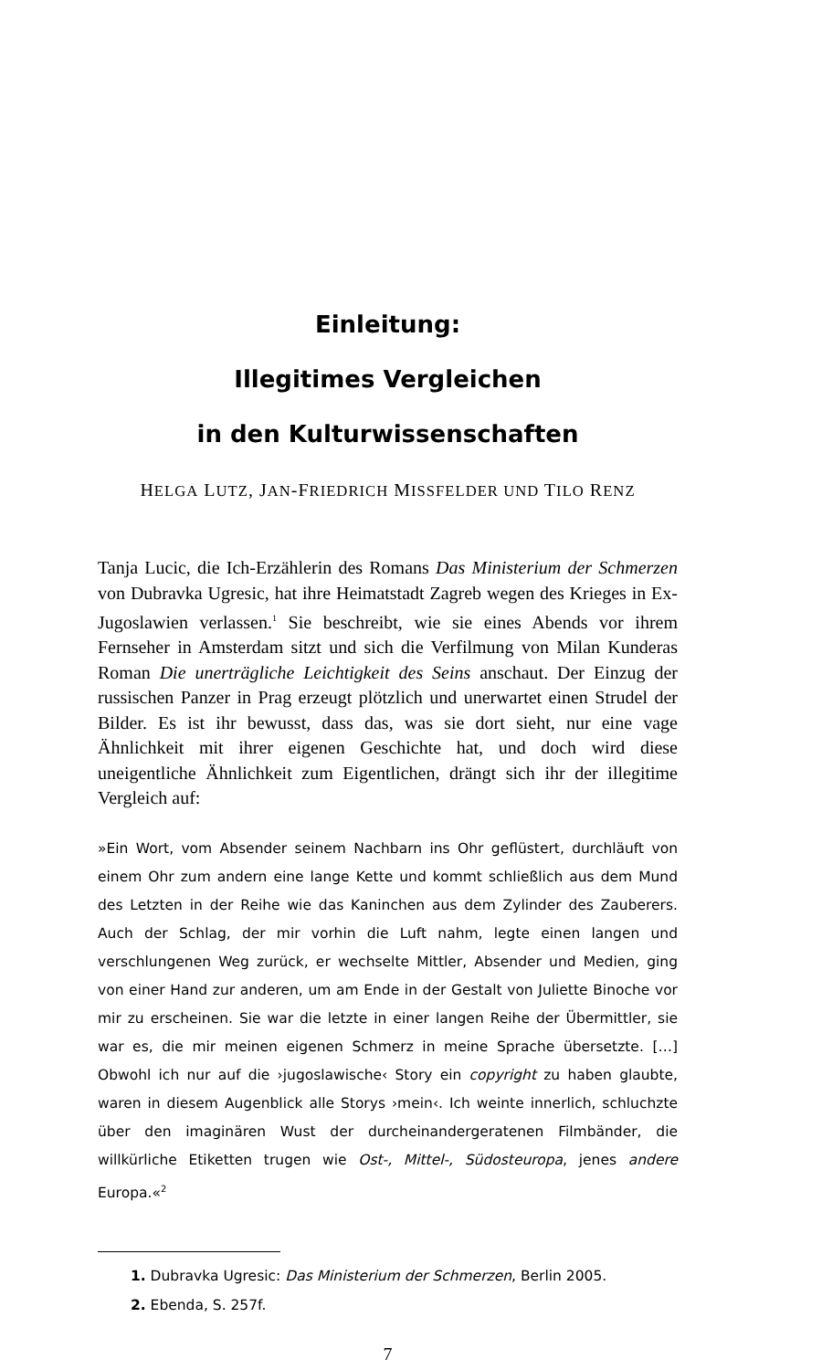Einleitung:
Illegitimes Vergleichen
in den Kulturwissenschaften
HELGA LUTZ, JAN-FRIEDRICH MISSFELDER UND TILO RENZ
Tanja Lucic, die Ich-Erzählerin des Romans Das Ministerium der Schmerzen von Dubravka Ugresic, hat ihre Heimatstadt Zagreb wegen des Krieges in Ex-Jugoslawien verlassen.<sup>1</sup> Sie beschreibt, wie sie eines Abends vor ihrem Fernseher in Amsterdam sitzt und sich die Verfilmung von Milan Kunderas Roman Die unerträgliche Leichtigkeit des Seins anschaut. Der Einzug der russischen Panzer in Prag erzeugt plötzlich und unerwartet einen Strudel der Bilder. Es ist ihr bewusst, dass das, was sie dort sieht, nur eine vage Ähnlichkeit mit ihrer eigenen Geschichte hat, und doch wird diese uneigentliche Ähnlichkeit zum Eigentlichen, drängt sich ihr der illegitime Vergleich auf:
»Ein Wort, vom Absender seinem Nachbarn ins Ohr geflüstert, durchläuft von einem Ohr zum andern eine lange Kette und kommt schließlich aus dem Mund des Letzten in der Reihe wie das Kaninchen aus dem Zylinder des Zauberers. Auch der Schlag, der mir vorhin die Luft nahm, legte einen langen und verschlungenen Weg zurück, er wechselte Mittler, Absender und Medien, ging von einer Hand zur anderen, um am Ende in der Gestalt von Juliette Binoche vor mir zu erscheinen. Sie war die letzte in einer langen Reihe der Übermittler, sie war es, die mir meinen eigenen Schmerz in meine Sprache übersetzte. […] Obwohl ich nur auf die ›jugoslawische‹ Story ein copyright zu haben glaubte, waren in diesem Augenblick alle Storys ›mein‹. Ich weinte innerlich, schluchzte über den imaginären Wust der durcheinandergeratenen Filmbänder, die willkürliche Etiketten trugen wie Ost-, Mittel-, Südosteuropa, jenes andere Europa.«<sup>2</sup>
1. Dubravka Ugresic: Das Ministerium der Schmerzen, Berlin 2005.
2. Ebenda, S. 257f.
7